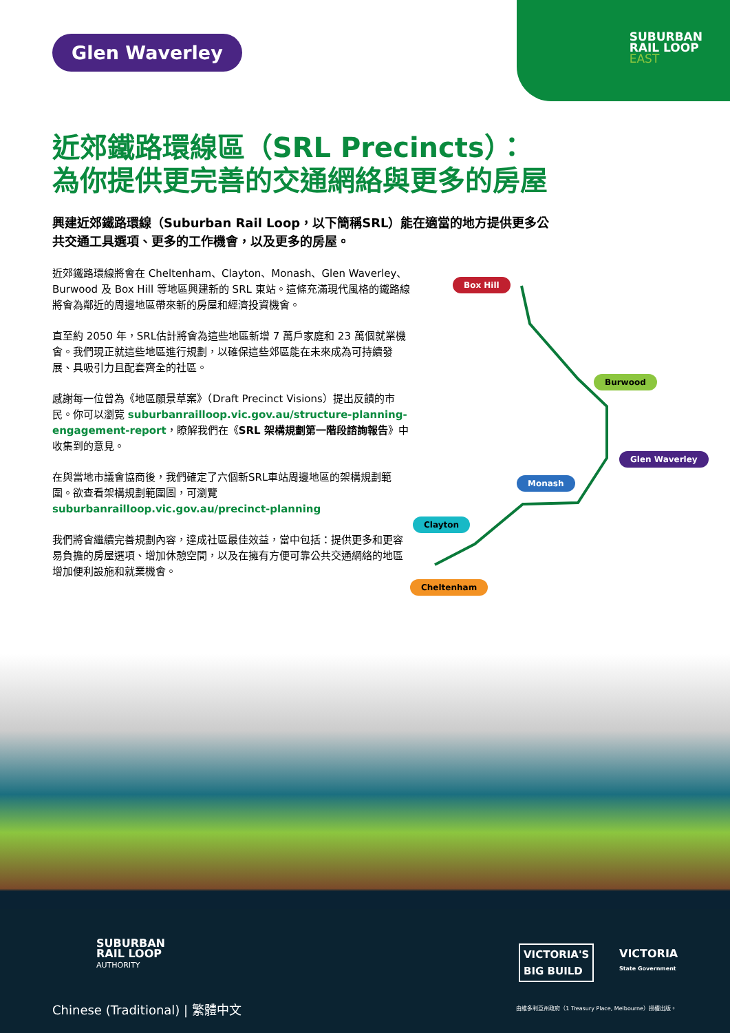SUBURBAN
RAIL LOOP
EAST
Glen Waverley
近郊鐵路環線區（SRL Precincts）：
為你提供更完善的交通網絡與更多的房屋
興建近郊鐵路環線（Suburban Rail Loop，以下簡稱SRL）能在適當的地方提供更多公共交通工具選項、更多的工作機會，以及更多的房屋。
近郊鐵路環線將會在 Cheltenham、Clayton、Monash、Glen Waverley、Burwood 及 Box Hill 等地區興建新的 SRL 東站。這條充滿現代風格的鐵路線將會為鄰近的周邊地區帶來新的房屋和經濟投資機會。
直至約 2050 年，SRL估計將會為這些地區新增 7 萬戶家庭和 23 萬個就業機會。我們現正就這些地區進行規劃，以確保這些郊區能在未來成為可持續發展、具吸引力且配套齊全的社區。
感謝每一位曾為《地區願景草案》（Draft Precinct Visions）提出反饋的市民。你可以瀏覽 suburbanrailloop.vic.gov.au/structure-planning-engagement-report，瞭解我們在《SRL 架構規劃第一階段諮詢報告》中收集到的意見。
在與當地市議會協商後，我們確定了六個新SRL車站周邊地區的架構規劃範圍。欲查看架構規劃範圍圖，可瀏覽 suburbanrailloop.vic.gov.au/precinct-planning
我們將會繼續完善規劃內容，達成社區最佳效益，當中包括：提供更多和更容易負擔的房屋選項、增加休憩空間，以及在擁有方便可靠公共交通網絡的地區增加便利設施和就業機會。
Box Hill
Burwood
Glen Waverley
Monash
Clayton
Cheltenham
SUBURBAN
RAIL LOOP
AUTHORITY
VICTORIA'S
BIG BUILD
VICTORIA
State Government
Chinese (Traditional) | 繁體中文
由維多利亞州政府（1 Treasury Place, Melbourne）授權出版。